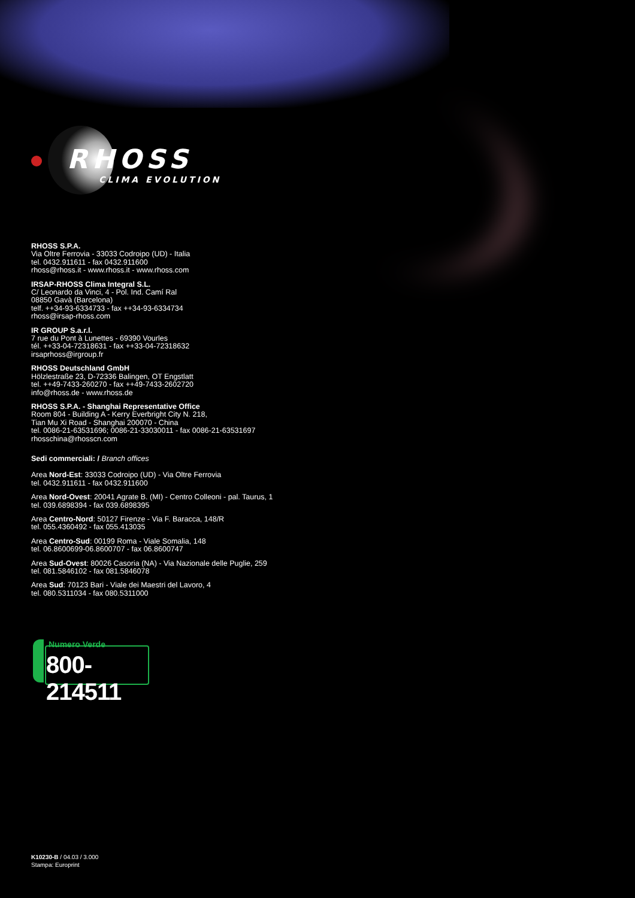RHOSS
CLIMA EVOLUTION
RHOSS S.P.A.
Via Oltre Ferrovia - 33033 Codroipo (UD) - Italia
tel. 0432.911611 - fax 0432.911600
rhoss@rhoss.it - www.rhoss.it - www.rhoss.com
IRSAP-RHOSS Clima Integral S.L.
C/ Leonardo da Vinci, 4 - Pol. Ind. Camí Ral
08850 Gavà (Barcelona)
telf. ++34-93-6334733 - fax ++34-93-6334734
rhoss@irsap-rhoss.com
IR GROUP S.a.r.l.
7 rue du Pont à Lunettes - 69390 Vourles
tél. ++33-04-72318631 - fax ++33-04-72318632
irsaprhoss@irgroup.fr
RHOSS Deutschland GmbH
Hölzlestraße 23, D-72336 Balingen, OT Engstlatt
tel. ++49-7433-260270 - fax ++49-7433-2602720
info@rhoss.de - www.rhoss.de
RHOSS S.P.A. - Shanghai Representative Office
Room 804 - Building A - Kerry Everbright City N. 218,
Tian Mu Xi Road - Shanghai 200070 - China
tel. 0086-21-63531696; 0086-21-33030011 - fax 0086-21-63531697
rhosschina@rhosscn.com
Sedi commerciali: / Branch offices
Area Nord-Est: 33033 Codroipo (UD) - Via Oltre Ferrovia
tel. 0432.911611 - fax 0432.911600
Area Nord-Ovest: 20041 Agrate B. (MI) - Centro Colleoni - pal. Taurus, 1
tel. 039.6898394 - fax 039.6898395
Area Centro-Nord: 50127 Firenze - Via F. Baracca, 148/R
tel. 055.4360492 - fax 055.413035
Area Centro-Sud: 00199 Roma - Viale Somalia, 148
tel. 06.8600699-06.8600707 - fax 06.8600747
Area Sud-Ovest: 80026 Casoria (NA) - Via Nazionale delle Puglie, 259
tel. 081.5846102 - fax 081.5846078
Area Sud: 70123 Bari - Viale dei Maestri del Lavoro, 4
tel. 080.5311034 - fax 080.5311000
Numero Verde
800-214511
K10230-B / 04.03 / 3.000
Stampa: Europrint